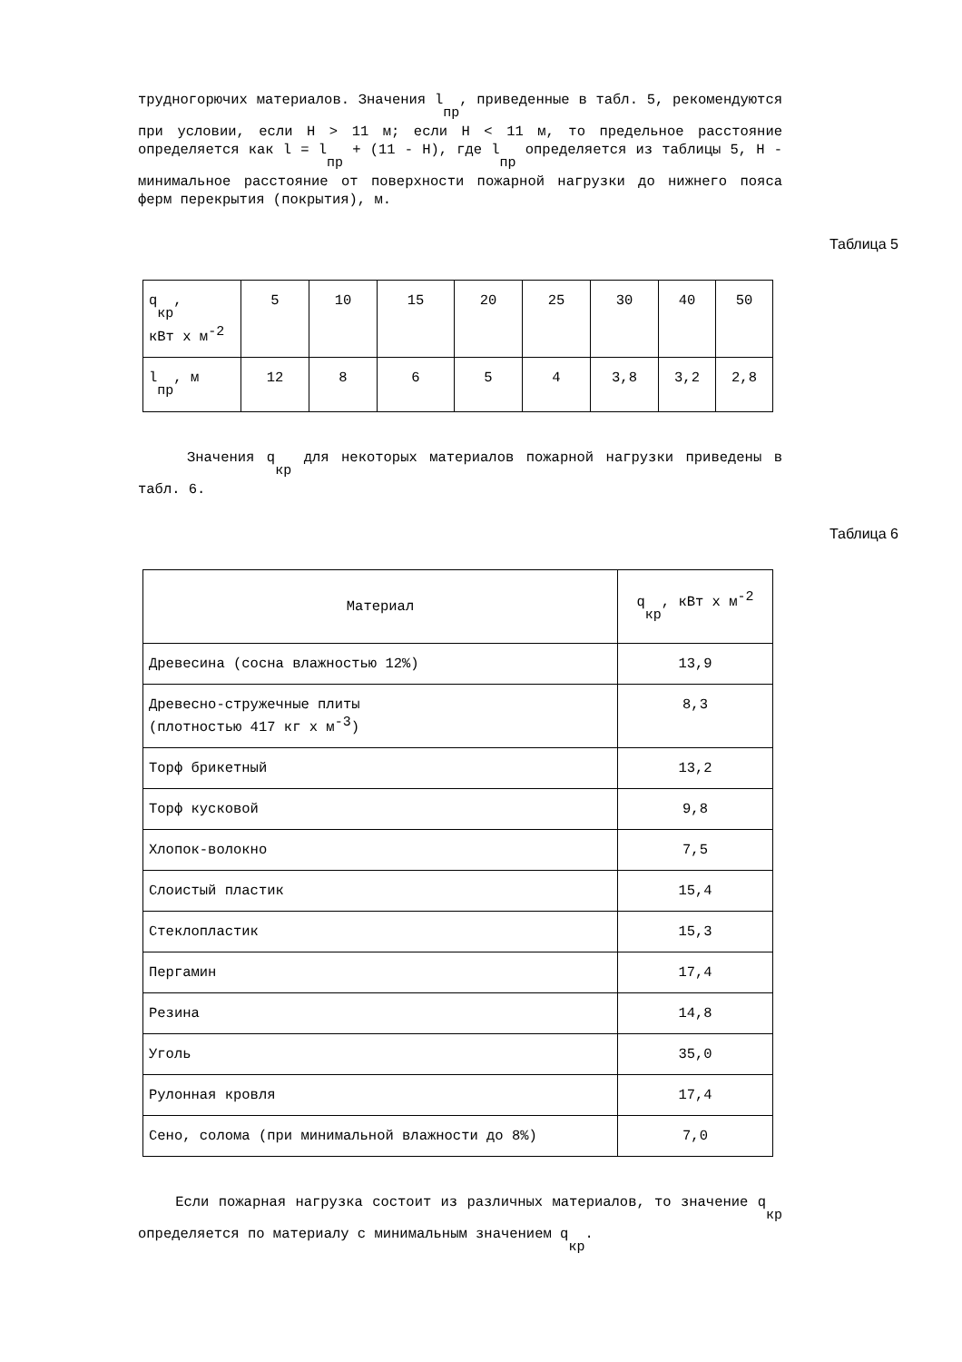трудногорючих материалов. Значения l<sub>пр</sub>, приведенные в табл. 5, рекомендуются при условии, если H > 11 м; если H < 11 м, то предельное расстояние определяется как l = l<sub>пр</sub> + (11 - H), где l<sub>пр</sub> определяется из таблицы 5, H - минимальное расстояние от поверхности пожарной нагрузки до нижнего пояса ферм перекрытия (покрытия), м.
Таблица 5
| q<sub>кр</sub>, кВт x м<sup>-2</sup> | 5 | 10 | 15 | 20 | 25 | 30 | 40 | 50 |
| l<sub>пр</sub>, м | 12 | 8 | 6 | 5 | 4 | 3,8 | 3,2 | 2,8 |
Значения q<sub>кр</sub> для некоторых материалов пожарной нагрузки приведены в табл. 6.
Таблица 6
| Материал | q<sub>кр</sub>, кВт x м<sup>-2</sup> |
| Древесина (сосна влажностью 12%) | 13,9 |
| Древесно-стружечные плиты (плотностью 417 кг x м<sup>-3</sup>) | 8,3 |
| Торф брикетный | 13,2 |
| Торф кусковой | 9,8 |
| Хлопок-волокно | 7,5 |
| Слоистый пластик | 15,4 |
| Стеклопластик | 15,3 |
| Пергамин | 17,4 |
| Резина | 14,8 |
| Уголь | 35,0 |
| Рулонная кровля | 17,4 |
| Сено, солома (при минимальной влажности до 8%) | 7,0 |
Если пожарная нагрузка состоит из различных материалов, то значение q<sub>кр</sub> определяется по материалу с минимальным значением q<sub>кр</sub>.